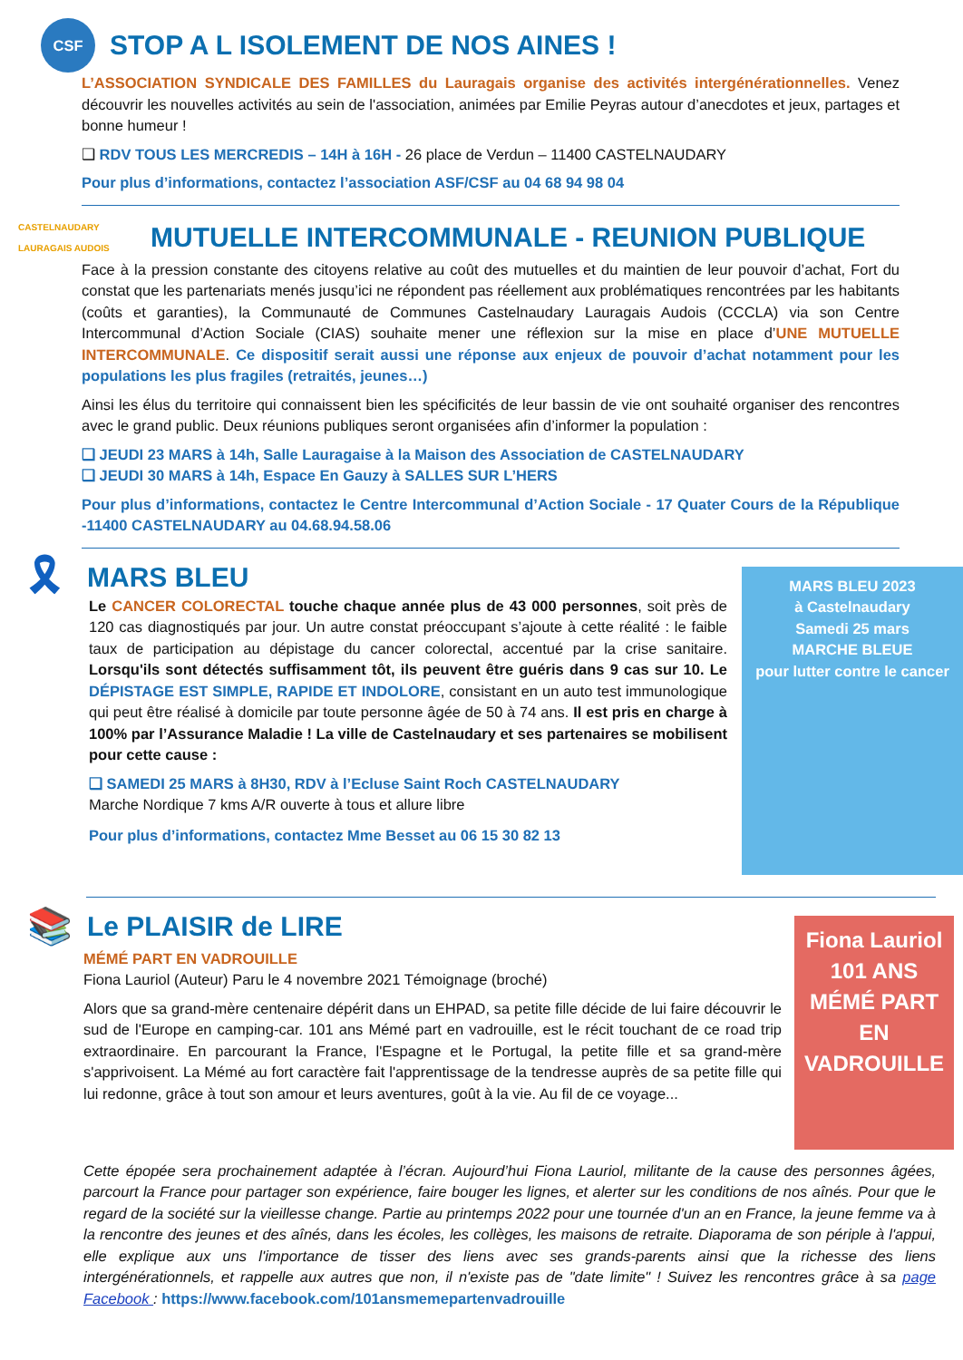CSF
STOP A L ISOLEMENT DE NOS AINES !
L’ASSOCIATION SYNDICALE DES FAMILLES du Lauragais organise des activités intergénérationnelles. Venez découvrir les nouvelles activités au sein de l'association, animées par Emilie Peyras autour d’anecdotes et jeux, partages et bonne humeur !
❑ RDV TOUS LES MERCREDIS – 14H à 16H - 26 place de Verdun – 11400 CASTELNAUDARY
Pour plus d’informations, contactez l’association ASF/CSF au 04 68 94 98 04
CASTELNAUDARY LAURAGAIS AUDOIS
MUTUELLE INTERCOMMUNALE - REUNION PUBLIQUE
Face à la pression constante des citoyens relative au coût des mutuelles et du maintien de leur pouvoir d’achat, Fort du constat que les partenariats menés jusqu’ici ne répondent pas réellement aux problématiques rencontrées par les habitants (coûts et garanties), la Communauté de Communes Castelnaudary Lauragais Audois (CCCLA) via son Centre Intercommunal d’Action Sociale (CIAS) souhaite mener une réflexion sur la mise en place d’UNE MUTUELLE INTERCOMMUNALE. Ce dispositif serait aussi une réponse aux enjeux de pouvoir d’achat notamment pour les populations les plus fragiles (retraités, jeunes…)
Ainsi les élus du territoire qui connaissent bien les spécificités de leur bassin de vie ont souhaité organiser des rencontres avec le grand public. Deux réunions publiques seront organisées afin d’informer la population :
❑ JEUDI 23 MARS à 14h, Salle Lauragaise à la Maison des Association de CASTELNAUDARY
❑ JEUDI 30 MARS à 14h, Espace En Gauzy à SALLES SUR L’HERS
Pour plus d’informations, contactez le Centre Intercommunal d’Action Sociale - 17 Quater Cours de la République -11400 CASTELNAUDARY au 04.68.94.58.06
🎗
MARS BLEU
Le CANCER COLORECTAL touche chaque année plus de 43 000 personnes, soit près de 120 cas diagnostiqués par jour. Un autre constat préoccupant s’ajoute à cette réalité : le faible taux de participation au dépistage du cancer colorectal, accentué par la crise sanitaire. Lorsqu'ils sont détectés suffisamment tôt, ils peuvent être guéris dans 9 cas sur 10. Le DÉPISTAGE EST SIMPLE, RAPIDE ET INDOLORE, consistant en un auto test immunologique qui peut être réalisé à domicile par toute personne âgée de 50 à 74 ans. Il est pris en charge à 100% par l’Assurance Maladie ! La ville de Castelnaudary et ses partenaires se mobilisent pour cette cause :
❑ SAMEDI 25 MARS à 8H30, RDV à l’Ecluse Saint Roch CASTELNAUDARY
Marche Nordique 7 kms A/R ouverte à tous et allure libre
Pour plus d’informations, contactez Mme Besset au 06 15 30 82 13
MARS BLEU 2023
à Castelnaudary
Samedi 25 mars
MARCHE BLEUE
pour lutter contre le cancer
📚
Le PLAISIR de LIRE
MÉMÉ PART EN VADROUILLE
Fiona Lauriol (Auteur) Paru le 4 novembre 2021 Témoignage (broché)
Alors que sa grand-mère centenaire dépérit dans un EHPAD, sa petite fille décide de lui faire découvrir le sud de l'Europe en camping-car. 101 ans Mémé part en vadrouille, est le récit touchant de ce road trip extraordinaire. En parcourant la France, l'Espagne et le Portugal, la petite fille et sa grand-mère s'apprivoisent. La Mémé au fort caractère fait l'apprentissage de la tendresse auprès de sa petite fille qui lui redonne, grâce à tout son amour et leurs aventures, goût à la vie. Au fil de ce voyage...
Fiona Lauriol
101 ANS
MÉMÉ PART EN VADROUILLE
Cette épopée sera prochainement adaptée à l’écran. Aujourd’hui Fiona Lauriol, militante de la cause des personnes âgées, parcourt la France pour partager son expérience, faire bouger les lignes, et alerter sur les conditions de nos aînés. Pour que le regard de la société sur la vieillesse change. Partie au printemps 2022 pour une tournée d'un an en France, la jeune femme va à la rencontre des jeunes et des aînés, dans les écoles, les collèges, les maisons de retraite. Diaporama de son périple à l'appui, elle explique aux uns l'importance de tisser des liens avec ses grands-parents ainsi que la richesse des liens intergénérationnels, et rappelle aux autres que non, il n'existe pas de "date limite" ! Suivez les rencontres grâce à sa page Facebook : https://www.facebook.com/101ansmemepartenvadrouille